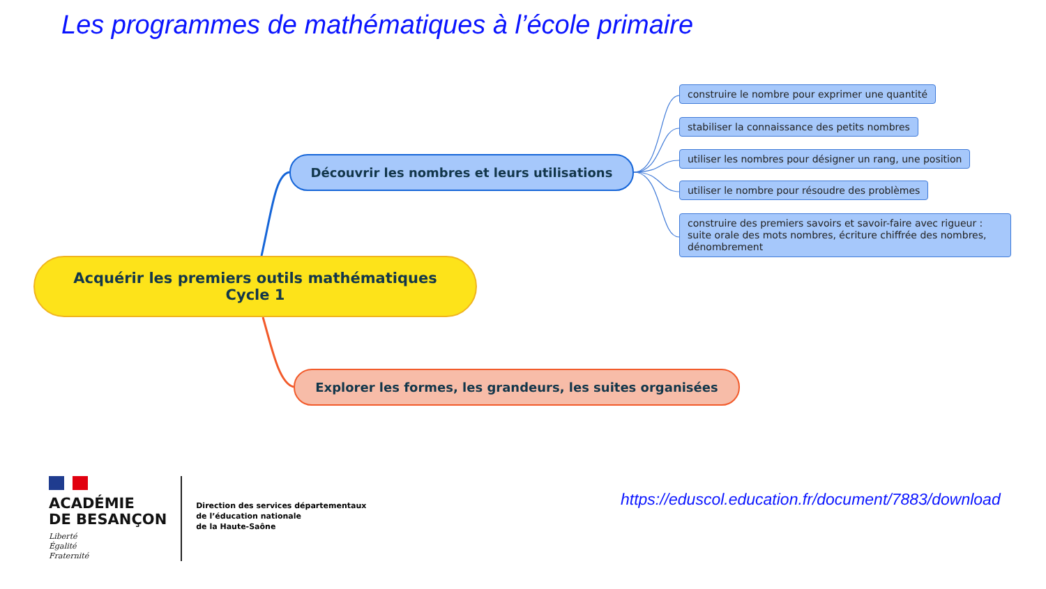Les programmes de mathématiques à l’école primaire
Acquérir les premiers outils mathématiques
Cycle 1
Découvrir les nombres et leurs utilisations
construire le nombre pour exprimer une quantité
stabiliser la connaissance des petits nombres
utiliser les nombres pour désigner un rang, une position
utiliser le nombre pour résoudre des problèmes
construire des premiers savoirs et savoir-faire avec rigueur : suite orale des mots nombres, écriture chiffrée des nombres, dénombrement
Explorer les formes, les grandeurs, les suites organisées
ACADÉMIE
DE BESANÇON
Liberté
Égalité
Fraternité
Direction des services départementaux
de l’éducation nationale
de la Haute-Saône
https://eduscol.education.fr/document/7883/download